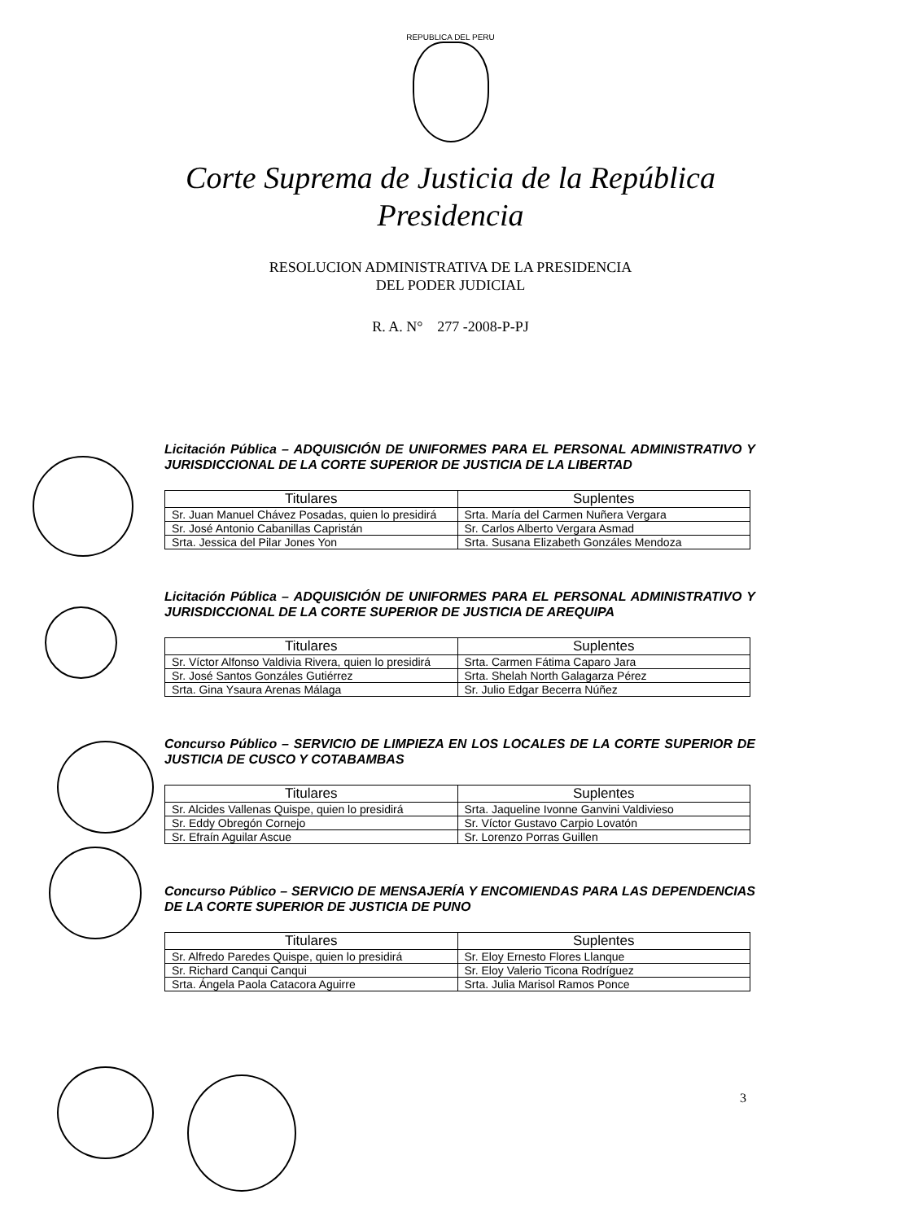REPUBLICA DEL PERU
Corte Suprema de Justicia de la República
Presidencia
RESOLUCION ADMINISTRATIVA DE LA PRESIDENCIA
DEL PODER JUDICIAL
R. A. N° 277 -2008-P-PJ
Licitación Pública – ADQUISICIÓN DE UNIFORMES PARA EL PERSONAL ADMINISTRATIVO Y JURISDICCIONAL DE LA CORTE SUPERIOR DE JUSTICIA DE LA LIBERTAD
| Titulares | Suplentes |
| --- | --- |
| Sr. Juan Manuel Chávez Posadas, quien lo presidirá | Srta. María del Carmen Nuñera Vergara |
| Sr. José Antonio Cabanillas Capristán | Sr. Carlos Alberto Vergara Asmad |
| Srta. Jessica del Pilar Jones Yon | Srta. Susana Elizabeth Gonzáles Mendoza |
Licitación Pública – ADQUISICIÓN DE UNIFORMES PARA EL PERSONAL ADMINISTRATIVO Y JURISDICCIONAL DE LA CORTE SUPERIOR DE JUSTICIA DE AREQUIPA
| Titulares | Suplentes |
| --- | --- |
| Sr. Víctor Alfonso Valdivia Rivera, quien lo presidirá | Srta. Carmen Fátima Caparo Jara |
| Sr. José Santos Gonzáles Gutiérrez | Srta. Shelah North Galagarza Pérez |
| Srta. Gina Ysaura Arenas Málaga | Sr. Julio Edgar Becerra Núñez |
Concurso Público – SERVICIO DE LIMPIEZA EN LOS LOCALES DE LA CORTE SUPERIOR DE JUSTICIA DE CUSCO Y COTABAMBAS
| Titulares | Suplentes |
| --- | --- |
| Sr. Alcides Vallenas Quispe, quien lo presidirá | Srta. Jaqueline Ivonne Ganvini Valdivieso |
| Sr. Eddy Obregón Cornejo | Sr. Víctor Gustavo Carpio Lovatón |
| Sr. Efraín Aguilar Ascue | Sr. Lorenzo Porras Guillen |
Concurso Público – SERVICIO DE MENSAJERÍA Y ENCOMIENDAS PARA LAS DEPENDENCIAS DE LA CORTE SUPERIOR DE JUSTICIA DE PUNO
| Titulares | Suplentes |
| --- | --- |
| Sr. Alfredo Paredes Quispe, quien lo presidirá | Sr. Eloy Ernesto Flores Llanque |
| Sr. Richard Canqui Canqui | Sr. Eloy Valerio Ticona Rodríguez |
| Srta. Ángela Paola Catacora Aguirre | Srta. Julia Marisol Ramos Ponce |
3